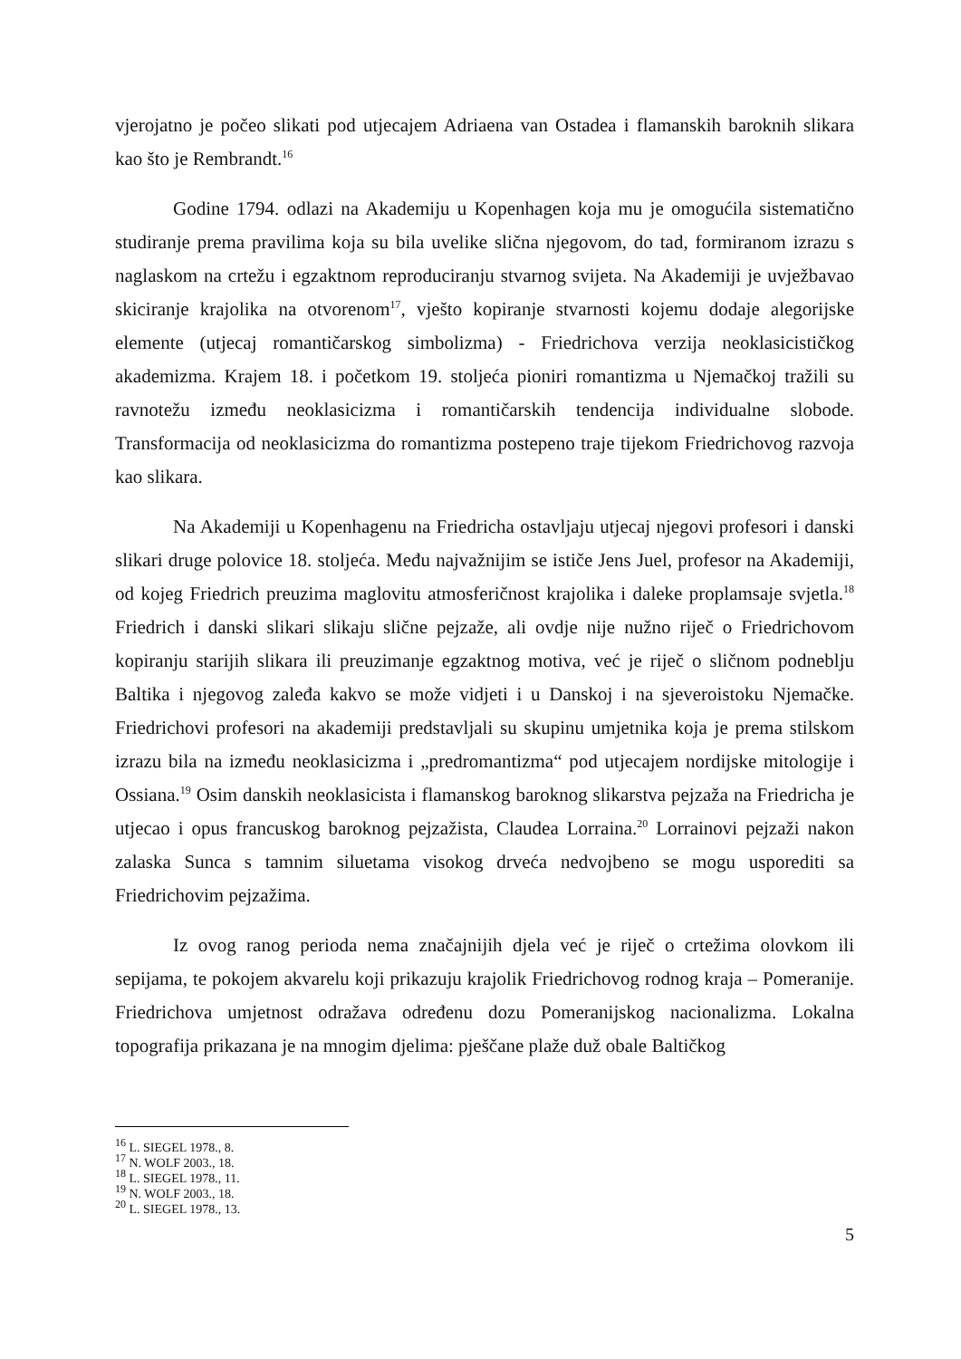vjerojatno je počeo slikati pod utjecajem Adriaena van Ostadea i flamanskih baroknih slikara kao što je Rembrandt.<sup>16</sup>
Godine 1794. odlazi na Akademiju u Kopenhagen koja mu je omogućila sistematično studiranje prema pravilima koja su bila uvelike slična njegovom, do tad, formiranom izrazu s naglaskom na crtežu i egzaktnom reproduciranju stvarnog svijeta. Na Akademiji je uvježbavao skiciranje krajolika na otvorenom<sup>17</sup>, vješto kopiranje stvarnosti kojemu dodaje alegorijske elemente (utjecaj romantičarskog simbolizma) - Friedrichova verzija neoklasicističkog akademizma. Krajem 18. i početkom 19. stoljeća pioniri romantizma u Njemačkoj tražili su ravnotežu između neoklasicizma i romantičarskih tendencija individualne slobode. Transformacija od neoklasicizma do romantizma postepeno traje tijekom Friedrichovog razvoja kao slikara.
Na Akademiji u Kopenhagenu na Friedricha ostavljaju utjecaj njegovi profesori i danski slikari druge polovice 18. stoljeća. Među najvažnijim se ističe Jens Juel, profesor na Akademiji, od kojeg Friedrich preuzima maglovitu atmosferičnost krajolika i daleke proplamsaje svjetla.<sup>18</sup> Friedrich i danski slikari slikaju slične pejzaže, ali ovdje nije nužno riječ o Friedrichovom kopiranju starijih slikara ili preuzimanje egzaktnog motiva, već je riječ o sličnom podneblju Baltika i njegovog zaleđa kakvo se može vidjeti i u Danskoj i na sjeveroistoku Njemačke. Friedrichovi profesori na akademiji predstavljali su skupinu umjetnika koja je prema stilskom izrazu bila na između neoklasicizma i „predromantizma“ pod utjecajem nordijske mitologije i Ossiana.<sup>19</sup> Osim danskih neoklasicista i flamanskog baroknog slikarstva pejzaža na Friedricha je utjecao i opus francuskog baroknog pejzažista, Claudea Lorraina.<sup>20</sup> Lorrainovi pejzaži nakon zalaska Sunca s tamnim siluetama visokog drveća nedvojbeno se mogu usporediti sa Friedrichovim pejzažima.
Iz ovog ranog perioda nema značajnijih djela već je riječ o crtežima olovkom ili sepijama, te pokojem akvarelu koji prikazuju krajolik Friedrichovog rodnog kraja – Pomeranije. Friedrichova umjetnost odražava određenu dozu Pomeranijskog nacionalizma. Lokalna topografija prikazana je na mnogim djelima: pješčane plaže duž obale Baltičkog
<sup>16</sup> L. SIEGEL 1978., 8.
<sup>17</sup> N. WOLF 2003., 18.
<sup>18</sup> L. SIEGEL 1978., 11.
<sup>19</sup> N. WOLF 2003., 18.
<sup>20</sup> L. SIEGEL 1978., 13.
5